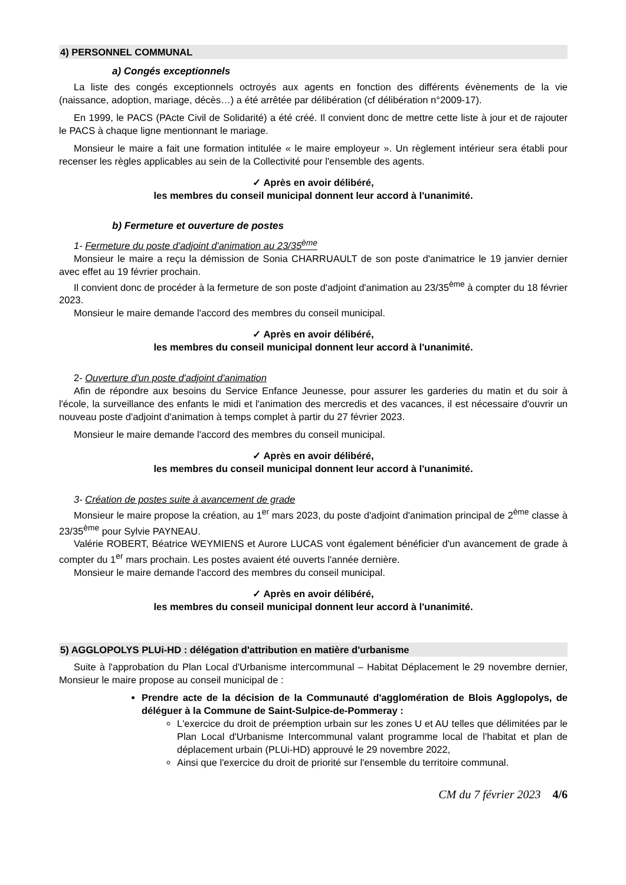4) PERSONNEL COMMUNAL
a) Congés exceptionnels
La liste des congés exceptionnels octroyés aux agents en fonction des différents évènements de la vie (naissance, adoption, mariage, décès…) a été arrêtée par délibération (cf délibération n°2009-17).
En 1999, le PACS (PActe Civil de Solidarité) a été créé. Il convient donc de mettre cette liste à jour et de rajouter le PACS à chaque ligne mentionnant le mariage.
Monsieur le maire a fait une formation intitulée « le maire employeur ». Un règlement intérieur sera établi pour recenser les règles applicables au sein de la Collectivité pour l'ensemble des agents.
✓ Après en avoir délibéré,
les membres du conseil municipal donnent leur accord à l'unanimité.
b) Fermeture et ouverture de postes
1- Fermeture du poste d'adjoint d'animation au 23/35<sup>ème</sup>
Monsieur le maire a reçu la démission de Sonia CHARRUAULT de son poste d'animatrice le 19 janvier dernier avec effet au 19 février prochain.
Il convient donc de procéder à la fermeture de son poste d'adjoint d'animation au 23/35<sup>ème</sup> à compter du 18 février 2023.
Monsieur le maire demande l'accord des membres du conseil municipal.
✓ Après en avoir délibéré,
les membres du conseil municipal donnent leur accord à l'unanimité.
2- Ouverture d'un poste d'adjoint d'animation
Afin de répondre aux besoins du Service Enfance Jeunesse, pour assurer les garderies du matin et du soir à l'école, la surveillance des enfants le midi et l'animation des mercredis et des vacances, il est nécessaire d'ouvrir un nouveau poste d'adjoint d'animation à temps complet à partir du 27 février 2023.
Monsieur le maire demande l'accord des membres du conseil municipal.
✓ Après en avoir délibéré,
les membres du conseil municipal donnent leur accord à l'unanimité.
3- Création de postes suite à avancement de grade
Monsieur le maire propose la création, au 1<sup>er</sup> mars 2023, du poste d'adjoint d'animation principal de 2<sup>ème</sup> classe à 23/35<sup>ème</sup> pour Sylvie PAYNEAU.
Valérie ROBERT, Béatrice WEYMIENS et Aurore LUCAS vont également bénéficier d'un avancement de grade à compter du 1<sup>er</sup> mars prochain. Les postes avaient été ouverts l'année dernière.
Monsieur le maire demande l'accord des membres du conseil municipal.
✓ Après en avoir délibéré,
les membres du conseil municipal donnent leur accord à l'unanimité.
5) AGGLOPOLYS PLUi-HD : délégation d'attribution en matière d'urbanisme
Suite à l'approbation du Plan Local d'Urbanisme intercommunal – Habitat Déplacement le 29 novembre dernier, Monsieur le maire propose au conseil municipal de :
Prendre acte de la décision de la Communauté d'agglomération de Blois Agglopolys, de déléguer à la Commune de Saint-Sulpice-de-Pommeray :
L'exercice du droit de préemption urbain sur les zones U et AU telles que délimitées par le Plan Local d'Urbanisme Intercommunal valant programme local de l'habitat et plan de déplacement urbain (PLUi-HD) approuvé le 29 novembre 2022,
Ainsi que l'exercice du droit de priorité sur l'ensemble du territoire communal.
CM du 7 février 2023 4/6